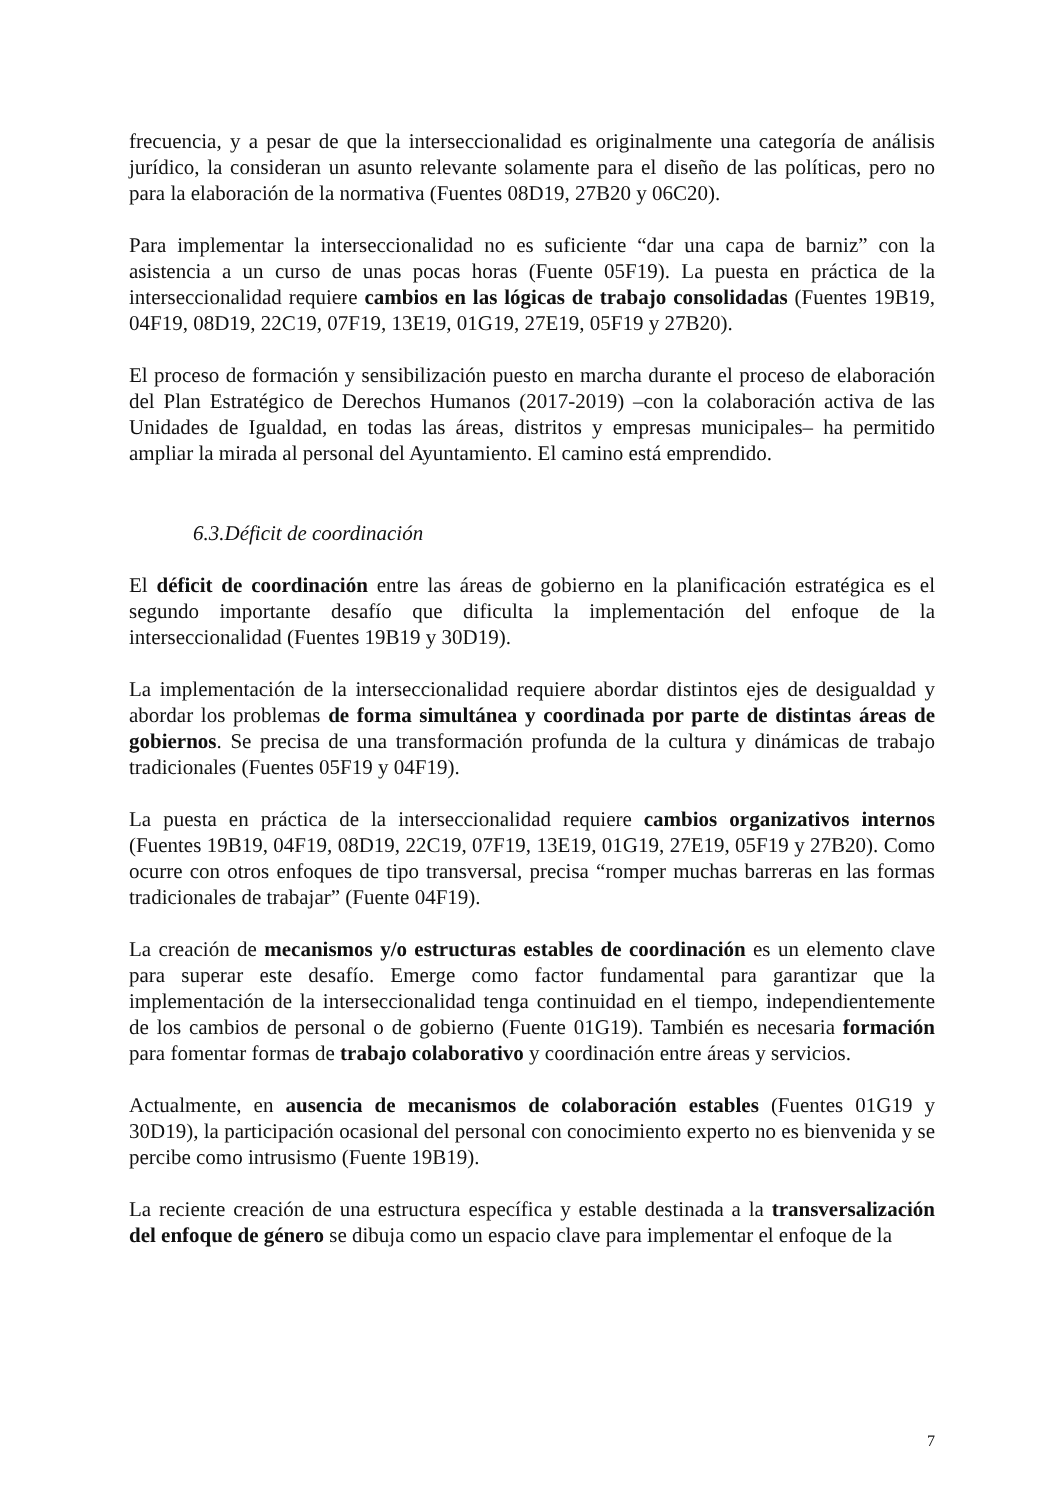frecuencia, y a pesar de que la interseccionalidad es originalmente una categoría de análisis jurídico, la consideran un asunto relevante solamente para el diseño de las políticas, pero no para la elaboración de la normativa (Fuentes 08D19, 27B20 y 06C20).
Para implementar la interseccionalidad no es suficiente “dar una capa de barniz” con la asistencia a un curso de unas pocas horas (Fuente 05F19). La puesta en práctica de la interseccionalidad requiere cambios en las lógicas de trabajo consolidadas (Fuentes 19B19, 04F19, 08D19, 22C19, 07F19, 13E19, 01G19, 27E19, 05F19 y 27B20).
El proceso de formación y sensibilización puesto en marcha durante el proceso de elaboración del Plan Estratégico de Derechos Humanos (2017-2019) –con la colaboración activa de las Unidades de Igualdad, en todas las áreas, distritos y empresas municipales– ha permitido ampliar la mirada al personal del Ayuntamiento. El camino está emprendido.
6.3.Déficit de coordinación
El déficit de coordinación entre las áreas de gobierno en la planificación estratégica es el segundo importante desafío que dificulta la implementación del enfoque de la interseccionalidad (Fuentes 19B19 y 30D19).
La implementación de la interseccionalidad requiere abordar distintos ejes de desigualdad y abordar los problemas de forma simultánea y coordinada por parte de distintas áreas de gobiernos. Se precisa de una transformación profunda de la cultura y dinámicas de trabajo tradicionales (Fuentes 05F19 y 04F19).
La puesta en práctica de la interseccionalidad requiere cambios organizativos internos (Fuentes 19B19, 04F19, 08D19, 22C19, 07F19, 13E19, 01G19, 27E19, 05F19 y 27B20). Como ocurre con otros enfoques de tipo transversal, precisa “romper muchas barreras en las formas tradicionales de trabajar” (Fuente 04F19).
La creación de mecanismos y/o estructuras estables de coordinación es un elemento clave para superar este desafío. Emerge como factor fundamental para garantizar que la implementación de la interseccionalidad tenga continuidad en el tiempo, independientemente de los cambios de personal o de gobierno (Fuente 01G19). También es necesaria formación para fomentar formas de trabajo colaborativo y coordinación entre áreas y servicios.
Actualmente, en ausencia de mecanismos de colaboración estables (Fuentes 01G19 y 30D19), la participación ocasional del personal con conocimiento experto no es bienvenida y se percibe como intrusismo (Fuente 19B19).
La reciente creación de una estructura específica y estable destinada a la transversalización del enfoque de género se dibuja como un espacio clave para implementar el enfoque de la
7